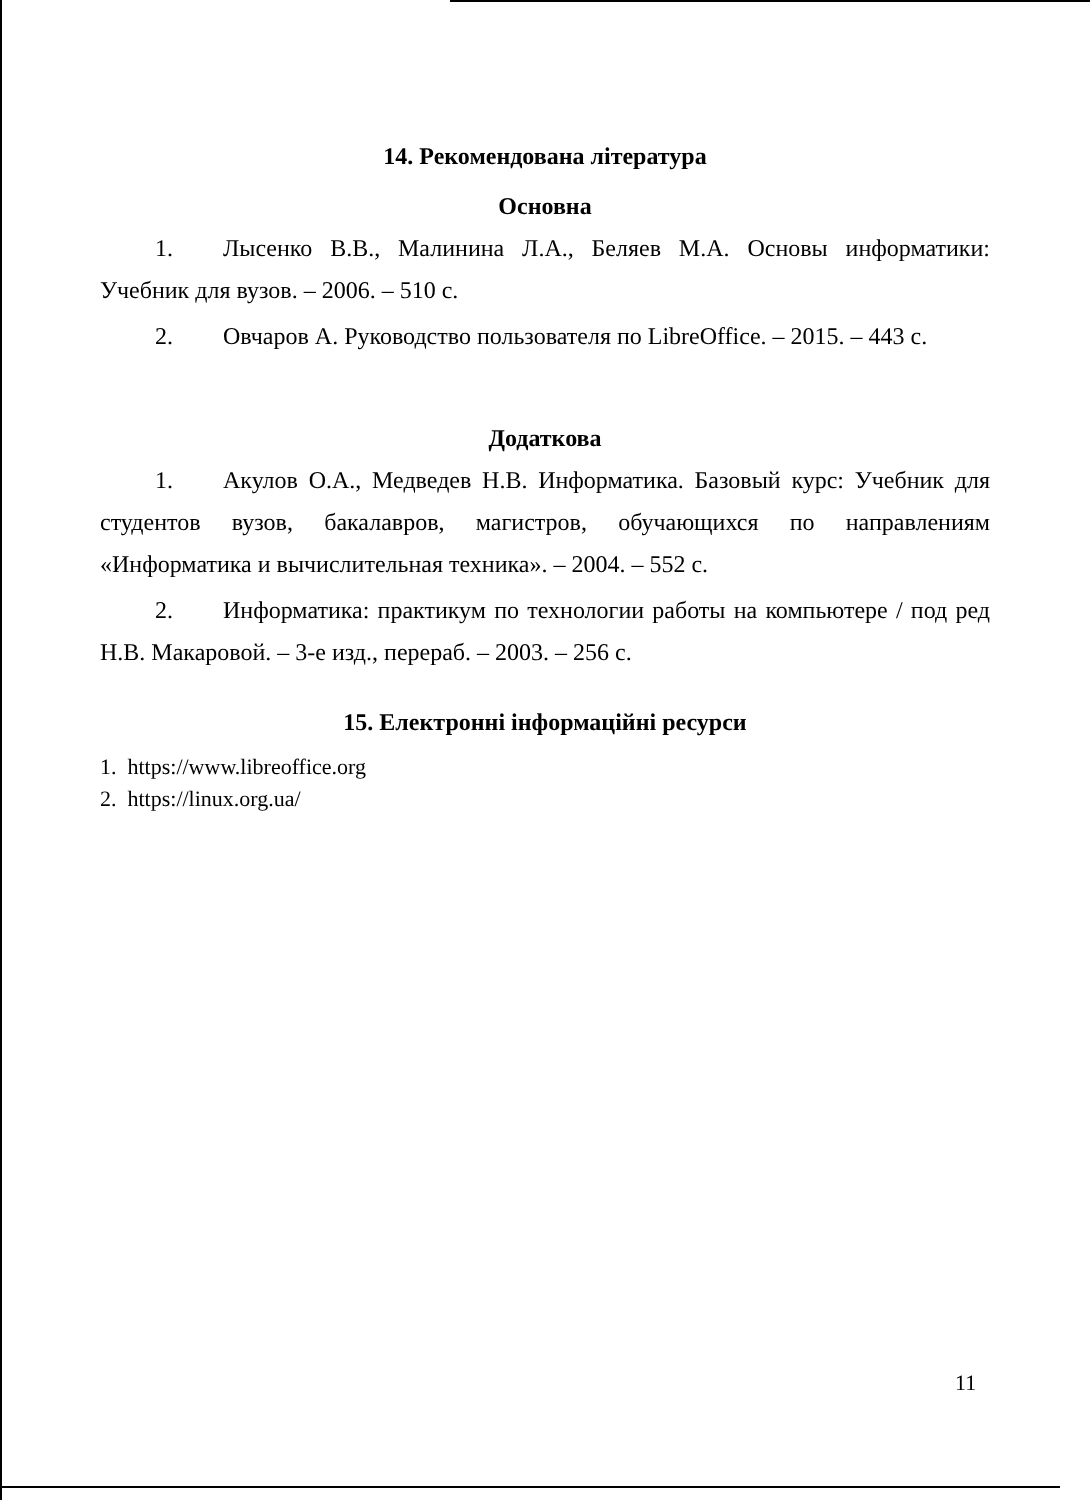14. Рекомендована література
Основна
1. Лысенко В.В., Малинина Л.А., Беляев М.А. Основы информатики: Учебник для вузов. – 2006. – 510 с.
2. Овчаров А. Руководство пользователя по LibreOffice. – 2015. – 443 с.
Додаткова
1. Акулов О.А., Медведев Н.В. Информатика. Базовый курс: Учебник для студентов вузов, бакалавров, магистров, обучающихся по направлениям «Информатика и вычислительная техника». – 2004. – 552 с.
2. Информатика: практикум по технологии работы на компьютере / под ред Н.В. Макаровой. – 3-е изд., перераб. – 2003. – 256 с.
15. Електронні інформаційні ресурси
1. https://www.libreoffice.org
2. https://linux.org.ua/
11